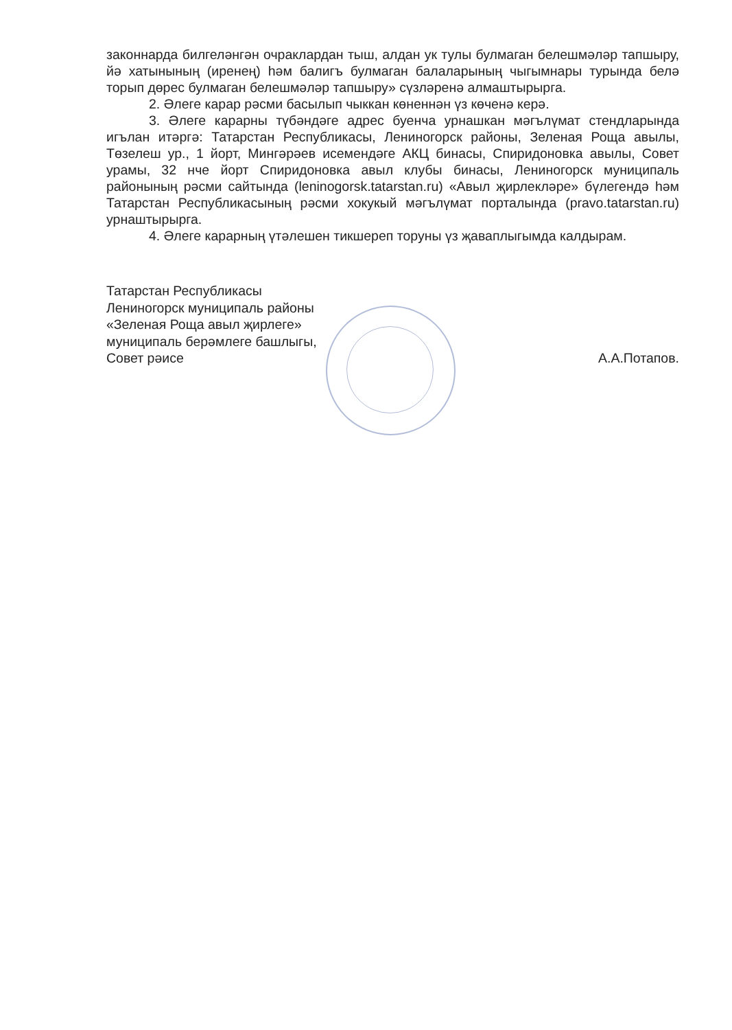законнарда билгеләнгән очраклардан тыш, алдан ук тулы булмаган белешмәләр тапшыру, йә хатынының (иренең) һәм балигъ булмаган балаларының чыгымнары турында белә торып дөрес булмаган белешмәләр тапшыру» сүзләренә алмаштырырга.
2. Әлеге карар рәсми басылып чыккан көненнән үз көченә керә.
3. Әлеге карарны түбәндәге адрес буенча урнашкан мәгълүмат стендларында игълан итәргә: Татарстан Республикасы, Лениногорск районы, Зеленая Роща авылы, Төзелеш ур., 1 йорт, Мингәрәев исемендәге АКЦ бинасы, Спиридоновка авылы, Совет урамы, 32 нче йорт Спиридоновка авыл клубы бинасы, Лениногорск муниципаль районының рәсми сайтында (leninogorsk.tatarstan.ru) «Авыл җирлекләре» бүлегендә һәм Татарстан Республикасының рәсми хокукый мәгълүмат порталында (pravo.tatarstan.ru) урнаштырырга.
4. Әлеге карарның үтәлешен тикшереп торуны үз җаваплыгымда калдырам.
Татарстан Республикасы
Лениногорск муниципаль районы
«Зеленая Роща авыл җирлеге»
муниципаль берәмлеге башлыгы,
Совет рәисе
А.А.Потапов.